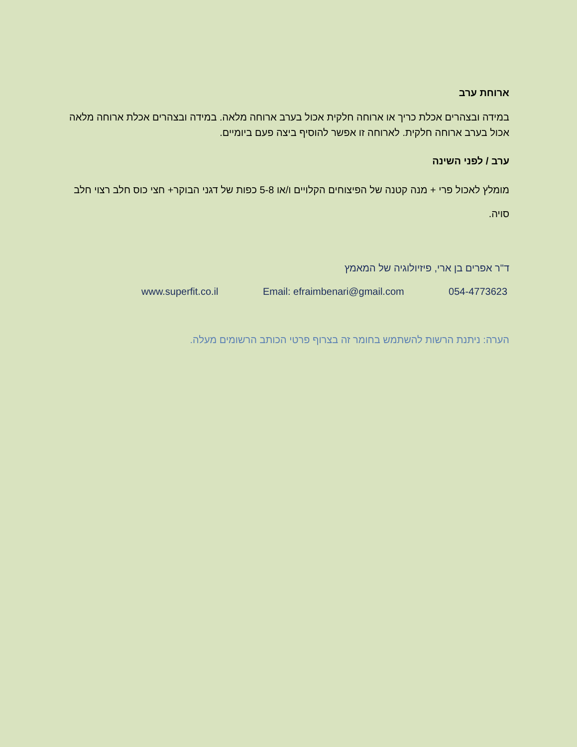ארוחת ערב
במידה ובצהרים אכלת כריך או ארוחה חלקית אכול בערב ארוחה מלאה. במידה ובצהרים אכלת ארוחה מלאה אכול בערב ארוחה חלקית. לארוחה זו אפשר להוסיף ביצה פעם ביומיים.
ערב / לפני השינה
מומלץ לאכול פרי + מנה קטנה של הפיצוחים הקלויים ו/או 5-8 כפות של דגני הבוקר+ חצי כוס חלב רצוי חלב סויה.
ד"ר אפרים בן ארי, פיזיולוגיה של המאמץ
054-4773623 Email: efraimbenari@gmail.com www.superfit.co.il
הערה: ניתנת הרשות להשתמש בחומר זה בצרוף פרטי הכותב הרשומים מעלה.